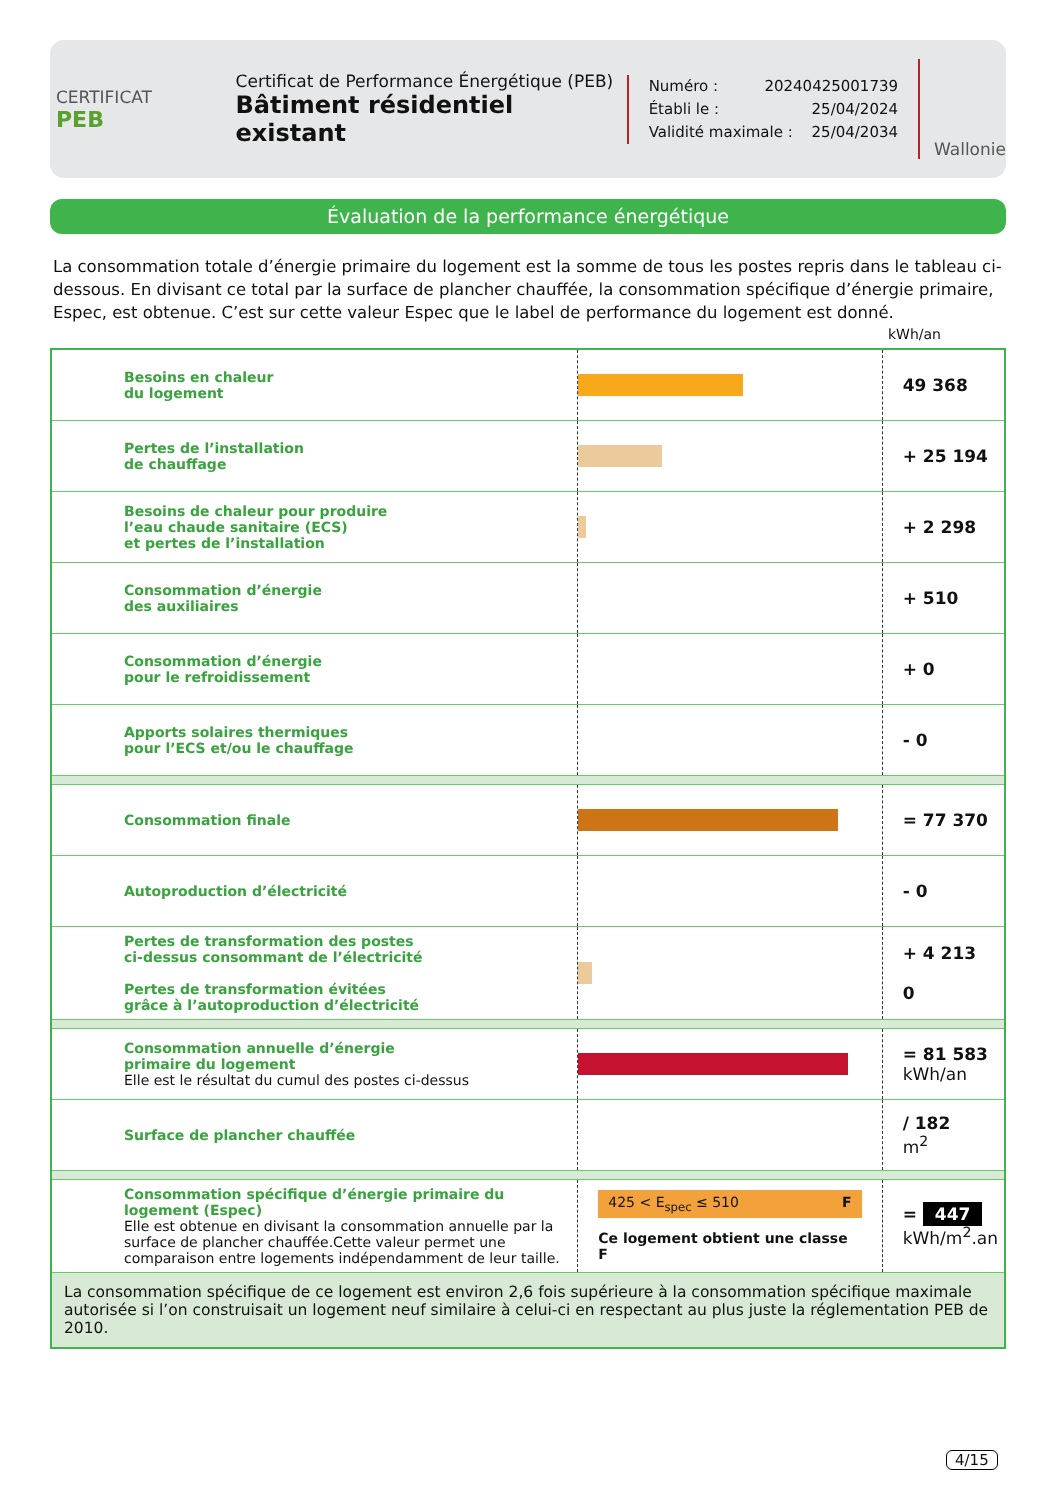CERTIFICAT
PEB
Certificat de Performance Énergétique (PEB)
Bâtiment résidentiel existant
Numéro : 20240425001739
Établi le : 25/04/2024
Validité maximale : 25/04/2034
Wallonie
Évaluation de la performance énergétique
La consommation totale d’énergie primaire du logement est la somme de tous les postes repris dans le tableau ci-dessous. En divisant ce total par la surface de plancher chauffée, la consommation spécifique d’énergie primaire, Espec, est obtenue. C’est sur cette valeur Espec que le label de performance du logement est donné.
kWh/an
| Besoins en chaleur du logement | | 49 368 |
| Pertes de l’installation de chauffage | | + 25 194 |
| Besoins de chaleur pour produire l’eau chaude sanitaire (ECS) et pertes de l’installation | | + 2 298 |
| Consommation d’énergie des auxiliaires | | + 510 |
| Consommation d’énergie pour le refroidissement | | + 0 |
| Apports solaires thermiques pour l’ECS et/ou le chauffage | | - 0 |
| Consommation finale | | = 77 370 |
| Autoproduction d’électricité | | - 0 |
| Pertes de transformation des postes ci-dessus consommant de l’électricité Pertes de transformation évitées grâce à l’autoproduction d’électricité | | + 4 213 0 |
| Consommation annuelle d’énergie primaire du logement Elle est le résultat du cumul des postes ci-dessus | | = 81 583 kWh/an |
| Surface de plancher chauffée | | / 182 m<sup>2</sup> |
| Consommation spécifique d’énergie primaire du logement (Espec) Elle est obtenue en divisant la consommation annuelle par la surface de plancher chauffée.Cette valeur permet une comparaison entre logements indépendamment de leur taille. | 425 < E<sub>spec</sub> ≤ 510 F Ce logement obtient une classe F | = 447 kWh/m<sup>2</sup>.an |
| La consommation spécifique de ce logement est environ 2,6 fois supérieure à la consommation spécifique maximale autorisée si l’on construisait un logement neuf similaire à celui-ci en respectant au plus juste la réglementation PEB de 2010. | | |
4/15